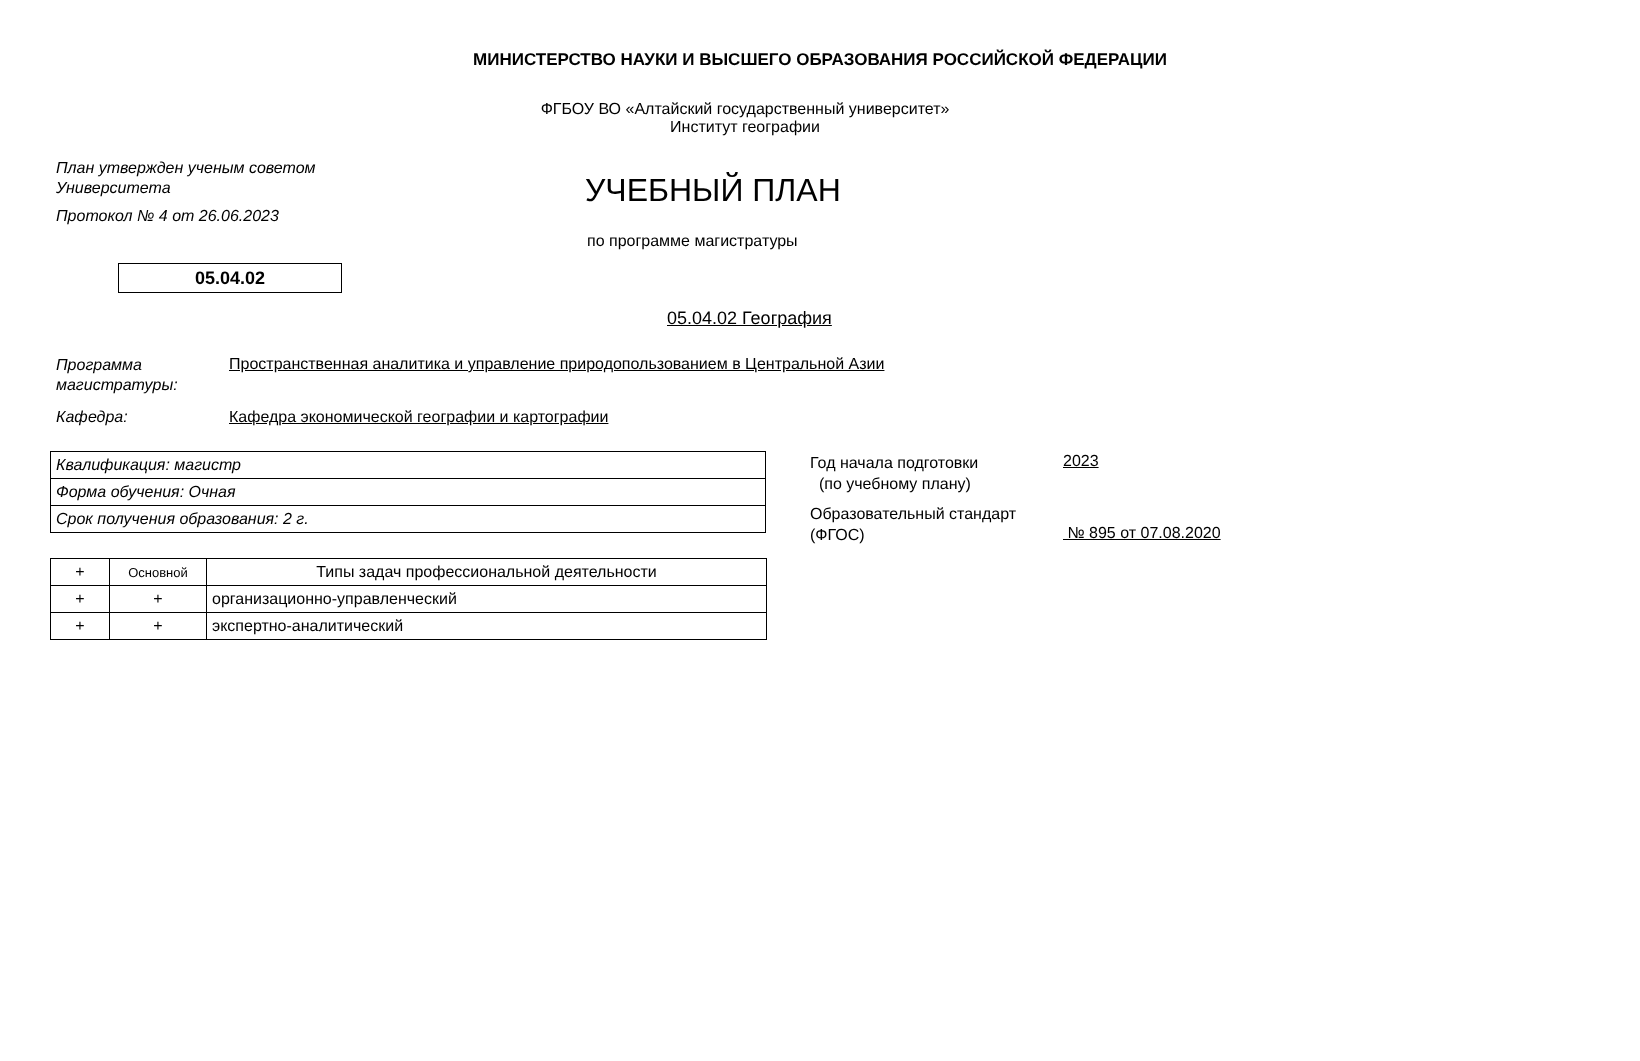МИНИСТЕРСТВО НАУКИ И ВЫСШЕГО ОБРАЗОВАНИЯ РОССИЙСКОЙ ФЕДЕРАЦИИ
ФГБОУ ВО «Алтайский государственный университет»
Институт географии
План утвержден ученым советом
Университета
Протокол № 4 от 26.06.2023
УЧЕБНЫЙ ПЛАН
по программе магистратуры
05.04.02
05.04.02 География
Программа магистратуры:
Пространственная аналитика и управление природопользованием в Центральной Азии
Кафедра:
Кафедра экономической географии и картографии
| Квалификация: магистр |
| Форма обучения: Очная |
| Срок получения образования: 2 г. |
Год начала подготовки
(по учебному плану)
2023
Образовательный стандарт
(ФГОС)
№ 895 от 07.08.2020
| + | Основной | Типы задач профессиональной деятельности |
| + | + | организационно-управленческий |
| + | + | экспертно-аналитический |